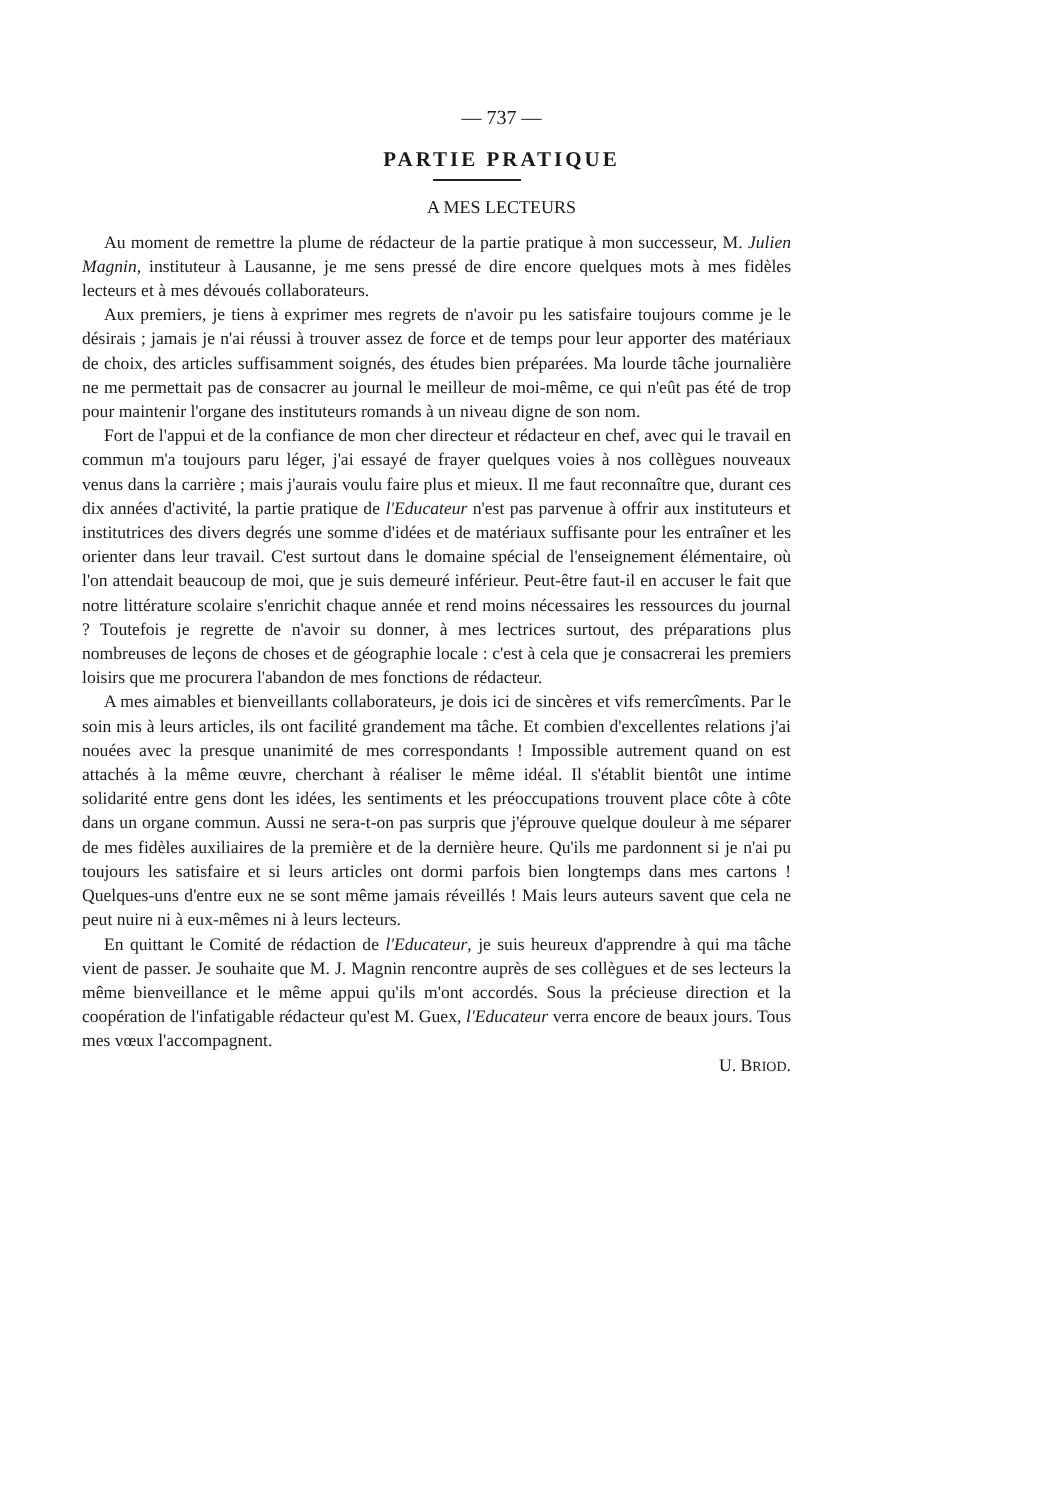— 737 —
PARTIE PRATIQUE
A MES LECTEURS
Au moment de remettre la plume de rédacteur de la partie pratique à mon successeur, M. Julien Magnin, instituteur à Lausanne, je me sens pressé de dire encore quelques mots à mes fidèles lecteurs et à mes dévoués collaborateurs.
Aux premiers, je tiens à exprimer mes regrets de n'avoir pu les satisfaire toujours comme je le désirais ; jamais je n'ai réussi à trouver assez de force et de temps pour leur apporter des matériaux de choix, des articles suffisamment soignés, des études bien préparées. Ma lourde tâche journalière ne me permettait pas de consacrer au journal le meilleur de moi-même, ce qui n'eût pas été de trop pour maintenir l'organe des instituteurs romands à un niveau digne de son nom.
Fort de l'appui et de la confiance de mon cher directeur et rédacteur en chef, avec qui le travail en commun m'a toujours paru léger, j'ai essayé de frayer quelques voies à nos collègues nouveaux venus dans la carrière ; mais j'aurais voulu faire plus et mieux. Il me faut reconnaître que, durant ces dix années d'activité, la partie pratique de l'Educateur n'est pas parvenue à offrir aux instituteurs et institutrices des divers degrés une somme d'idées et de matériaux suffisante pour les entraîner et les orienter dans leur travail. C'est surtout dans le domaine spécial de l'enseignement élémentaire, où l'on attendait beaucoup de moi, que je suis demeuré inférieur. Peut-être faut-il en accuser le fait que notre littérature scolaire s'enrichit chaque année et rend moins nécessaires les ressources du journal ? Toutefois je regrette de n'avoir su donner, à mes lectrices surtout, des préparations plus nombreuses de leçons de choses et de géographie locale : c'est à cela que je consacrerai les premiers loisirs que me procurera l'abandon de mes fonctions de rédacteur.
A mes aimables et bienveillants collaborateurs, je dois ici de sincères et vifs remercîments. Par le soin mis à leurs articles, ils ont facilité grandement ma tâche. Et combien d'excellentes relations j'ai nouées avec la presque unanimité de mes correspondants ! Impossible autrement quand on est attachés à la même œuvre, cherchant à réaliser le même idéal. Il s'établit bientôt une intime solidarité entre gens dont les idées, les sentiments et les préoccupations trouvent place côte à côte dans un organe commun. Aussi ne sera-t-on pas surpris que j'éprouve quelque douleur à me séparer de mes fidèles auxiliaires de la première et de la dernière heure. Qu'ils me pardonnent si je n'ai pu toujours les satisfaire et si leurs articles ont dormi parfois bien longtemps dans mes cartons ! Quelques-uns d'entre eux ne se sont même jamais réveillés ! Mais leurs auteurs savent que cela ne peut nuire ni à eux-mêmes ni à leurs lecteurs.
En quittant le Comité de rédaction de l'Educateur, je suis heureux d'apprendre à qui ma tâche vient de passer. Je souhaite que M. J. Magnin rencontre auprès de ses collègues et de ses lecteurs la même bienveillance et le même appui qu'ils m'ont accordés. Sous la précieuse direction et la coopération de l'infatigable rédacteur qu'est M. Guex, l'Educateur verra encore de beaux jours. Tous mes vœux l'accompagnent.
U. BRIOD.